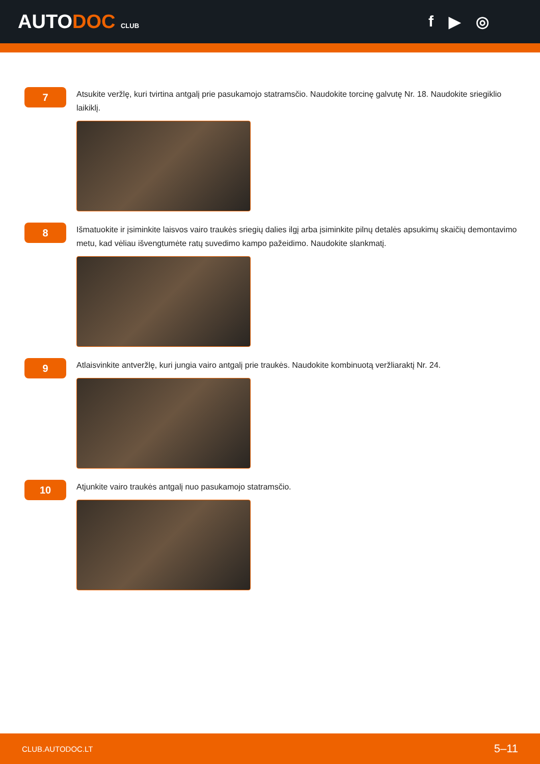AUTODOC CLUB
f ▶ ◎
7
Atsukite veržlę, kuri tvirtina antgalį prie pasukamojo statramsčio. Naudokite torcinę galvutę Nr. 18. Naudokite sriegiklio laikiklį.
8
Išmatuokite ir įsiminkite laisvos vairo traukės sriegių dalies ilgį arba įsiminkite pilnų detalės apsukimų skaičių demontavimo metu, kad vėliau išvengtumėte ratų suvedimo kampo pažeidimo. Naudokite slankmatį.
9
Atlaisvinkite antveržlę, kuri jungia vairo antgalį prie traukės. Naudokite kombinuotą veržliaraktį Nr. 24.
10
Atjunkite vairo traukės antgalį nuo pasukamojo statramsčio.
CLUB.AUTODOC.LT 5–11